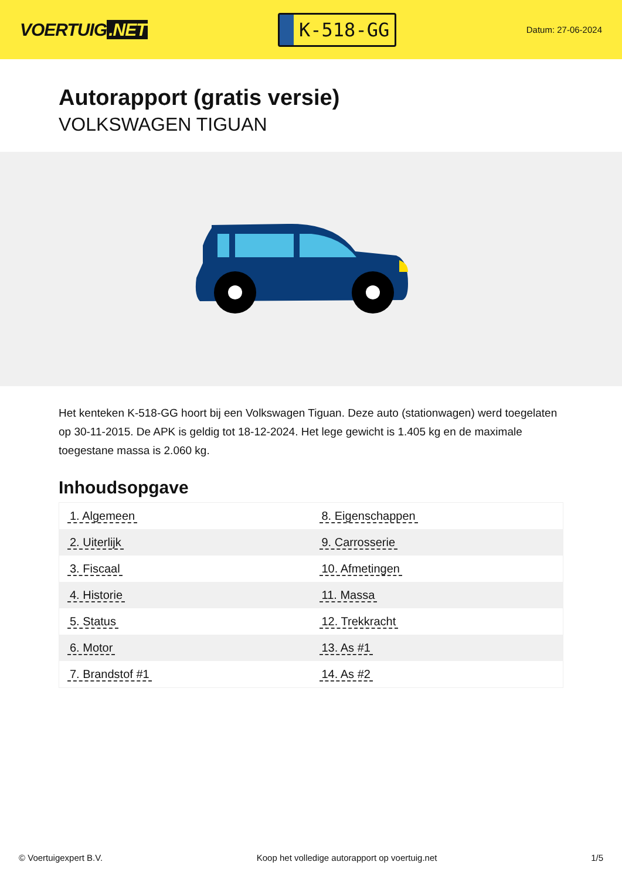VOERTUIG.NET
K-518-GG
Datum: 27-06-2024
Autorapport (gratis versie)
VOLKSWAGEN TIGUAN
Het kenteken K-518-GG hoort bij een Volkswagen Tiguan. Deze auto (stationwagen) werd toegelaten op 30-11-2015. De APK is geldig tot 18-12-2024. Het lege gewicht is 1.405 kg en de maximale toegestane massa is 2.060 kg.
Inhoudsopgave
| 1. Algemeen | 8. Eigenschappen |
| 2. Uiterlijk | 9. Carrosserie |
| 3. Fiscaal | 10. Afmetingen |
| 4. Historie | 11. Massa |
| 5. Status | 12. Trekkracht |
| 6. Motor | 13. As #1 |
| 7. Brandstof #1 | 14. As #2 |
© Voertuigexpert B.V. Koop het volledige autorapport op voertuig.net 1/5